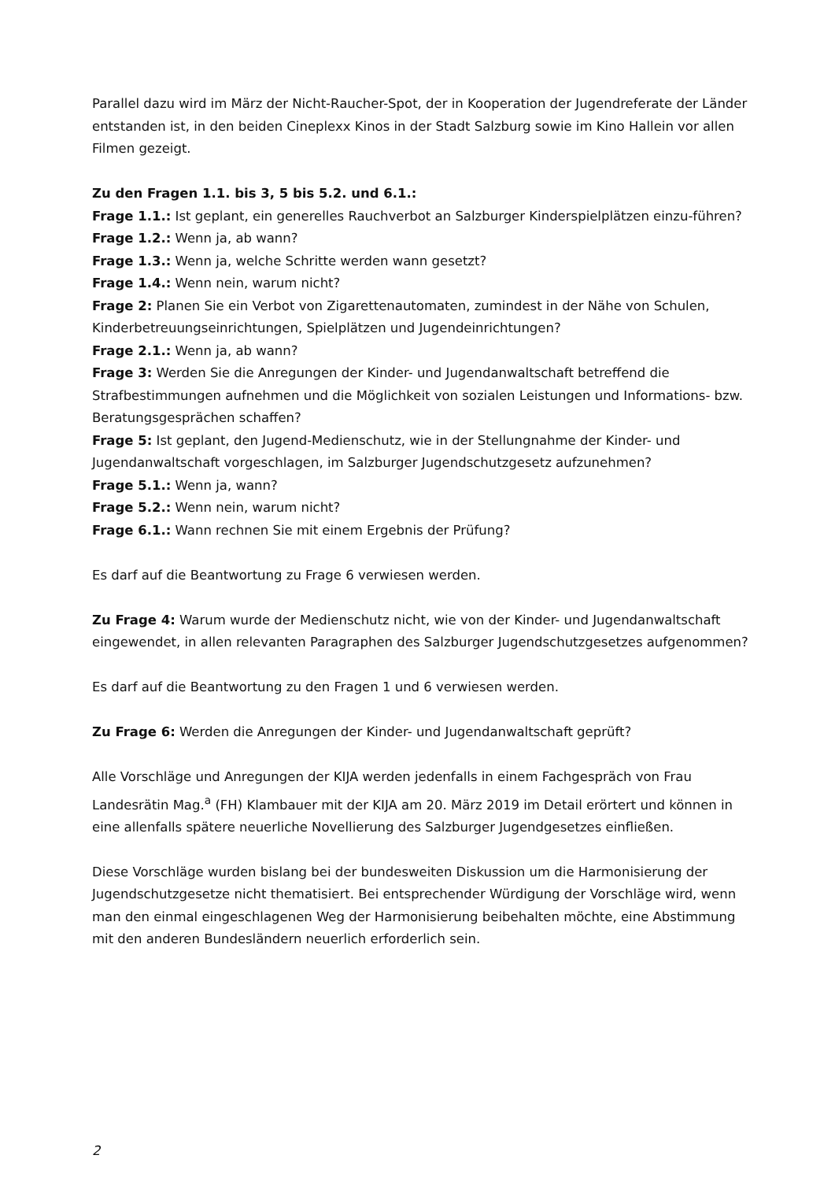Parallel dazu wird im März der Nicht-Raucher-Spot, der in Kooperation der Jugendreferate der Länder entstanden ist, in den beiden Cineplexx Kinos in der Stadt Salzburg sowie im Kino Hallein vor allen Filmen gezeigt.
Zu den Fragen 1.1. bis 3, 5 bis 5.2. und 6.1.:
Frage 1.1.: Ist geplant, ein generelles Rauchverbot an Salzburger Kinderspielplätzen einzu-führen?
Frage 1.2.: Wenn ja, ab wann?
Frage 1.3.: Wenn ja, welche Schritte werden wann gesetzt?
Frage 1.4.: Wenn nein, warum nicht?
Frage 2: Planen Sie ein Verbot von Zigarettenautomaten, zumindest in der Nähe von Schulen, Kinderbetreuungseinrichtungen, Spielplätzen und Jugendeinrichtungen?
Frage 2.1.: Wenn ja, ab wann?
Frage 3: Werden Sie die Anregungen der Kinder- und Jugendanwaltschaft betreffend die Strafbestimmungen aufnehmen und die Möglichkeit von sozialen Leistungen und Informations- bzw. Beratungsgesprächen schaffen?
Frage 5: Ist geplant, den Jugend-Medienschutz, wie in der Stellungnahme der Kinder- und Jugendanwaltschaft vorgeschlagen, im Salzburger Jugendschutzgesetz aufzunehmen?
Frage 5.1.: Wenn ja, wann?
Frage 5.2.: Wenn nein, warum nicht?
Frage 6.1.: Wann rechnen Sie mit einem Ergebnis der Prüfung?
Es darf auf die Beantwortung zu Frage 6 verwiesen werden.
Zu Frage 4: Warum wurde der Medienschutz nicht, wie von der Kinder- und Jugendanwaltschaft eingewendet, in allen relevanten Paragraphen des Salzburger Jugendschutzgesetzes aufgenommen?
Es darf auf die Beantwortung zu den Fragen 1 und 6 verwiesen werden.
Zu Frage 6: Werden die Anregungen der Kinder- und Jugendanwaltschaft geprüft?
Alle Vorschläge und Anregungen der KIJA werden jedenfalls in einem Fachgespräch von Frau Landesrätin Mag.<sup>a</sup> (FH) Klambauer mit der KIJA am 20. März 2019 im Detail erörtert und können in eine allenfalls spätere neuerliche Novellierung des Salzburger Jugendgesetzes einfließen.
Diese Vorschläge wurden bislang bei der bundesweiten Diskussion um die Harmonisierung der Jugendschutzgesetze nicht thematisiert. Bei entsprechender Würdigung der Vorschläge wird, wenn man den einmal eingeschlagenen Weg der Harmonisierung beibehalten möchte, eine Abstimmung mit den anderen Bundesländern neuerlich erforderlich sein.
2